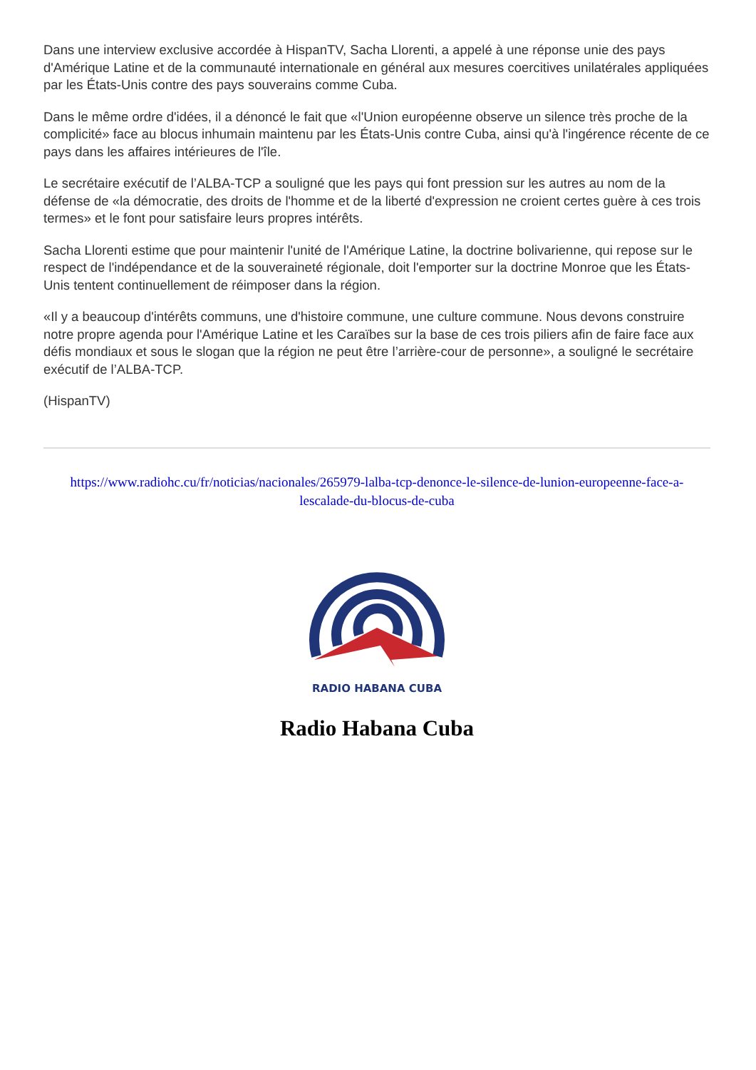Dans une interview exclusive accordée à HispanTV, Sacha Llorenti, a appelé à une réponse unie des pays d'Amérique Latine et de la communauté internationale en général aux mesures coercitives unilatérales appliquées par les États-Unis contre des pays souverains comme Cuba.
Dans le même ordre d'idées, il a dénoncé le fait que «l'Union européenne observe un silence très proche de la complicité» face au blocus inhumain maintenu par les États-Unis contre Cuba, ainsi qu'à l'ingérence récente de ce pays dans les affaires intérieures de l'île.
Le secrétaire exécutif de l’ALBA-TCP a souligné que les pays qui font pression sur les autres au nom de la défense de «la démocratie, des droits de l'homme et de la liberté d'expression ne croient certes guère à ces trois termes» et le font pour satisfaire leurs propres intérêts.
Sacha Llorenti estime que pour maintenir l'unité de l'Amérique Latine, la doctrine bolivarienne, qui repose sur le respect de l'indépendance et de la souveraineté régionale, doit l'emporter sur la doctrine Monroe que les États-Unis tentent continuellement de réimposer dans la région.
«Il y a beaucoup d'intérêts communs, une d'histoire commune, une culture commune. Nous devons construire notre propre agenda pour l'Amérique Latine et les Caraïbes sur la base de ces trois piliers afin de faire face aux défis mondiaux et sous le slogan que la région ne peut être l’arrière-cour de personne», a souligné le secrétaire exécutif de l’ALBA-TCP.
(HispanTV)
https://www.radiohc.cu/fr/noticias/nacionales/265979-lalba-tcp-denonce-le-silence-de-lunion-europeenne-face-a-lescalade-du-blocus-de-cuba
RADIO HABANA CUBA
Radio Habana Cuba